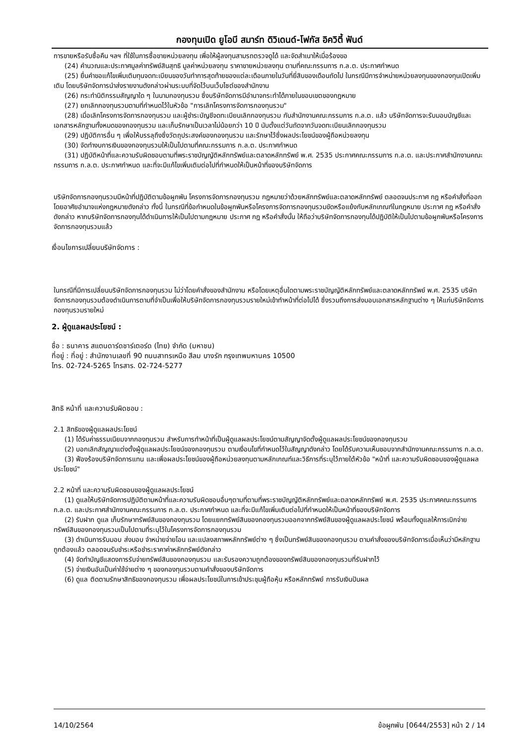กองทุนเปิด ยูโอบี สมาร์ท ดิวิเดนด์-โฟกัส อิควิตี้ ฟันด์
การขายหรือรับซื้อคืน ฯลฯ ที่ใช้ในการซื้อขายหน่วยลงทุน เพื่อให้ผู้ลงทุนสามรถตรวจดูได้ และจัดสำเนาให้เมื่อร้องขอ
(24) คำนวณและประกาศมูลค่าทรัพย์สินสุทธิ มูลค่าหน่วยลงทุน ราคาขายหน่วยลงทุน ตามที่คณะกรรมการ ก.ล.ต. ประกาศกำหนด
(25) ยื่นคำขอแก้ไขเพิ่มเติมทุนจดทะเบียนของวันทำการสุดท้ายของแต่ละเดือนภายในวันที่ยี่สิบของเดือนถัดไป ในกรณีมีการจำหน่ายหน่วยลงทุนของกองทุนเปิดเพิ่มเติม โดยบริษัทจัดการนำส่งรายงานดังกล่าวผ่านระบบที่จัดไว้บนเว็บไซต์ของสำนักงาน
(26) กระทำนิติกรรมสัญญาใด ๆ ในนามกองทุนรวม ซึ่งบริษัทจัดการมีอำนาจกระทำได้ภายในขอบเขตของกฎหมาย
(27) ยกเลิกกองทุนรวมตามที่กำหนดไว้ในหัวข้อ "การเลิกโครงการจัดการกองทุนรวม"
(28) เมื่อเลิกโครงการจัดการกองทุนรวม และผู้ชำระบัญชีจดทะเบียนเลิกกองทุนรวม กับสำนักงานคณะกรรมการ ก.ล.ต. แล้ว บริษัทจัดการจะรับมอบบัญชีและเอกสารหลักฐานทั้งหมดของกองทุนรวม และเก็บรักษาเป็นเวลาไม่น้อยกว่า 10 ปี นับตั้งแต่วันถัดจากวันจดทะเบียนเลิกกองทุนรวม
(29) ปฏิบัติการอื่น ๆ เพื่อให้บรรลุถึงซึ่งวัตถุประสงค์ของกองทุนรวม และรักษาไว้ซึ่งผลประโยชน์ของผู้ถือหน่วยลงทุน
(30) จัดทำงบการเงินของกองทุนรวมให้เป็นไปตามที่คณะกรรมการ ก.ล.ต. ประกาศกำหนด
(31) ปฏิบัติหน้าที่และความรับผิดชอบตามที่พระราชบัญญัติหลักทรัพย์และตลาดหลักทรัพย์ พ.ศ. 2535 ประกาศคณะกรรมการ ก.ล.ต. และประกาศสำนักงานคณะกรรมการ ก.ล.ต. ประกาศกำหนด และที่จะมีแก้ไขเพิ่มเติมต่อไปที่กำหนดให้เป็นหน้าที่ของบริษัทจัดการ
บริษัทจัดการกองทุนรวมมีหน้าที่ปฏิบัติตามข้อผูกพัน โครงการจัดการกองทุนรวม กฎหมายว่าด้วยหลักทรัพย์และตลาดหลักทรัพย์ ตลอดจนประกาศ กฎ หรือคำสั่งที่ออกโดยอาศัยอำนาจแห่งกฎหมายดังกล่าว ทั้งนี้ ในกรณีที่ข้อกำหนดในข้อผูกพันหรือโครงการจัดการกองทุนรวมขัดหรือแย้งกับหลักเกณฑ์ในกฎหมาย ประกาศ กฎ หรือคำสั่งดังกล่าว หากบริษัทจัดการกองทุนได้ดำเนินการให้เป็นไปตามกฎหมาย ประกาศ กฎ หรือคำสั่งนั้น ให้ถือว่าบริษัทจัดการกองทุนได้ปฏิบัติให้เป็นไปตามข้อผูกพันหรือโครงการจัดการกองทุนรวมแล้ว
เงื่อนไขการเปลี่ยนบริษัทจัดการ :
ในกรณีที่มีการเปลี่ยนบริษัทจัดการกองทุนรวม ไม่ว่าโดยคำสั่งของสำนักงาน หรือโดยเหตุอื่นใดตามพระราชบัญญัติหลักทรัพย์และตลาดหลักทรัพย์ พ.ศ. 2535 บริษัทจัดการกองทุนรวมต้องดำเนินการตามที่จำเป็นเพื่อให้บริษัทจัดการกองทุนรวมรายใหม่เข้าทำหน้าที่ต่อไปได้ ซึ่งรวมถึงการส่งมอบเอกสารหลักฐานต่าง ๆ ให้แก่บริษัทจัดการกองทุนรวมรายใหม่
2. ผู้ดูแลผลประโยชน์ :
ชื่อ : ธนาคาร สแตนดาร์ดชาร์เตอร์ด (ไทย) จำกัด (มหาชน)
ที่อยู่ : ที่อยู่ : สำนักงานเลขที่ 90 ถนนสาทรเหนือ สีลม บางรัก กรุงเทพมหานคร 10500
โทร. 02-724-5265 โทรสาร. 02-724-5277
สิทธิ หน้าที่ และความรับผิดชอบ :
2.1 สิทธิของผู้ดูแลผลประโยชน์
(1) ได้รับค่าธรรมเนียมจากกองทุนรวม สำหรับการทำหน้าที่เป็นผู้ดูแลผลประโยชน์ตามสัญญาจัดตั้งผู้ดูแลผลประโยชน์ของกองทุนรวม
(2) บอกเลิกสัญญาแต่งตั้งผู้ดูแลผลประโยชน์ของกองทุนรวม ตามเงื่อนไขที่กำหนดไว้ในสัญญาดังกล่าว โดยได้รับความเห็นชอบจากสำนักงานคณะกรรมการ ก.ล.ต.
(3) ฟ้องร้องบริษัทจัดการแทน และเพื่อผลประโยชน์ของผู้ถือหน่วยลงทุนตามหลักเกณฑ์และวิธีการที่ระบุไว้ภายใต้หัวข้อ "หน้าที่ และความรับผิดชอบของผู้ดูแลผลประโยชน์"
2.2 หน้าที่ และความรับผิดชอบของผู้ดูแลผลประโยชน์
(1) ดูแลให้บริษัทจัดการปฏิบัติตามหน้าที่และความรับผิดชอบอื่นๆตามที่ตามที่พระราชบัญญัติหลักทรัพย์และตลาดหลักทรัพย์ พ.ศ. 2535 ประกาศคณะกรรมการ ก.ล.ต. และประกาศสำนักงานคณะกรรมการ ก.ล.ต. ประกาศกำหนด และที่จะมีแก้ไขเพิ่มเติมต่อไปที่กำหนดให้เป็นหน้าที่ของบริษัทจัดการ
(2) รับฝาก ดูแล เก็บรักษาทรัพย์สินของกองทุนรวม โดยแยกทรัพย์สินของกองทุนรวมออกจากทรัพย์สินของผู้ดูแลผลประโยชน์ พร้อมทั้งดูแลให้การเบิกจ่ายทรัพย์สินของกองทุนรวมเป็นไปตามที่ระบุไว้ในโครงการจัดการกองทุนรวม
(3) ดำเนินการรับมอบ ส่งมอบ จำหน่ายจ่ายโอน และแปลงสภาพหลักทรัพย์ต่าง ๆ ซึ่งเป็นทรัพย์สินของกองทุนรวม ตามคำสั่งของบริษัทจัดการเมื่อเห็นว่ามีหลักฐานถูกต้องแล้ว ตลอดจนรับชำระหรือชำระราคาค่าหลักทรัพย์ดังกล่าว
(4) จัดทำบัญชีแสดงการรับจ่ายทรัพย์สินของกองทุนรวม และรับรองความถูกต้องของทรัพย์สินของกองทุนรวมที่รับฝากไว้
(5) จ่ายเงินอันเป็นค่าใช้จ่ายต่าง ๆ ของกองทุนรวมตามคำสั่งของบริษัทจัดการ
(6) ดูแล ติดตามรักษาสิทธิของกองทุนรวม เพื่อผลประโยชน์ในการเข้าประชุมผู้ถือหุ้น หรือหลักทรัพย์ การรับเงินปันผล
14/10/2564 ข้อผูกพัน [0644/2553] หน้า 2 / 14